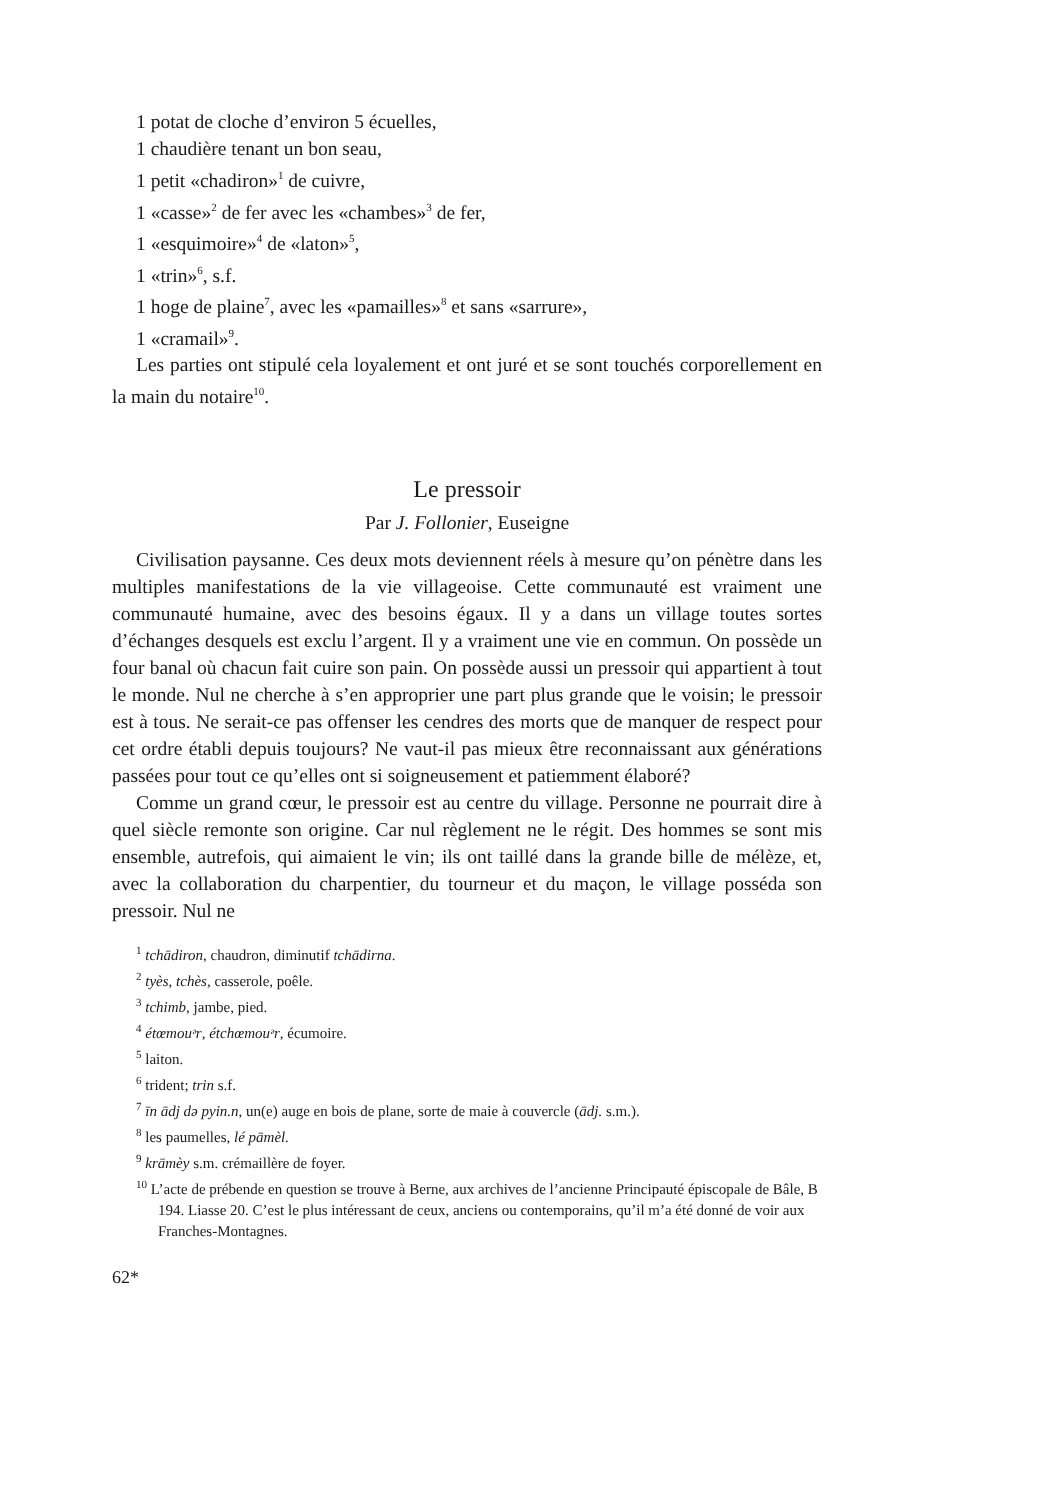1 potat de cloche d’environ 5 écuelles,
1 chaudière tenant un bon seau,
1 petit «chadiron»<sup>1</sup> de cuivre,
1 «casse»<sup>2</sup> de fer avec les «chambes»<sup>3</sup> de fer,
1 «esquimoire»<sup>4</sup> de «laton»<sup>5</sup>,
1 «trin»<sup>6</sup>, s.f.
1 hoge de plaine<sup>7</sup>, avec les «pamailles»<sup>8</sup> et sans «sarrure»,
1 «cramail»<sup>9</sup>.
Les parties ont stipulé cela loyalement et ont juré et se sont touchés corporellement en la main du notaire<sup>10</sup>.
Le pressoir
Par J. Follonier, Euseigne
Civilisation paysanne. Ces deux mots deviennent réels à mesure qu’on pénètre dans les multiples manifestations de la vie villageoise. Cette communauté est vraiment une communauté humaine, avec des besoins égaux. Il y a dans un village toutes sortes d’échanges desquels est exclu l’argent. Il y a vraiment une vie en commun. On possède un four banal où chacun fait cuire son pain. On possède aussi un pressoir qui appartient à tout le monde. Nul ne cherche à s’en approprier une part plus grande que le voisin; le pressoir est à tous. Ne serait-ce pas offenser les cendres des morts que de manquer de respect pour cet ordre établi depuis toujours? Ne vaut-il pas mieux être reconnaissant aux générations passées pour tout ce qu’elles ont si soigneusement et patiemment élaboré?
Comme un grand cœur, le pressoir est au centre du village. Personne ne pourrait dire à quel siècle remonte son origine. Car nul règlement ne le régit. Des hommes se sont mis ensemble, autrefois, qui aimaient le vin; ils ont taillé dans la grande bille de mélèze, et, avec la collaboration du charpentier, du tourneur et du maçon, le village posséda son pressoir. Nul ne
<sup>1</sup> tchādiron, chaudron, diminutif tchādirna.
<sup>2</sup> tyès, tchès, casserole, poêle.
<sup>3</sup> tchimb, jambe, pied.
<sup>4</sup> étœmouᵊr, étchœmouᵊr, écumoire.
<sup>5</sup> laiton.
<sup>6</sup> trident; trin s.f.
<sup>7</sup> īn ādj də pyin.n, un(e) auge en bois de plane, sorte de maie à couvercle (ādj. s.m.).
<sup>8</sup> les paumelles, lé pāmèl.
<sup>9</sup> krāmèy s.m. crémaillère de foyer.
<sup>10</sup> L’acte de prébende en question se trouve à Berne, aux archives de l’ancienne Principauté épiscopale de Bâle, B 194. Liasse 20. C’est le plus intéressant de ceux, anciens ou contemporains, qu’il m’a été donné de voir aux Franches-Montagnes.
62*